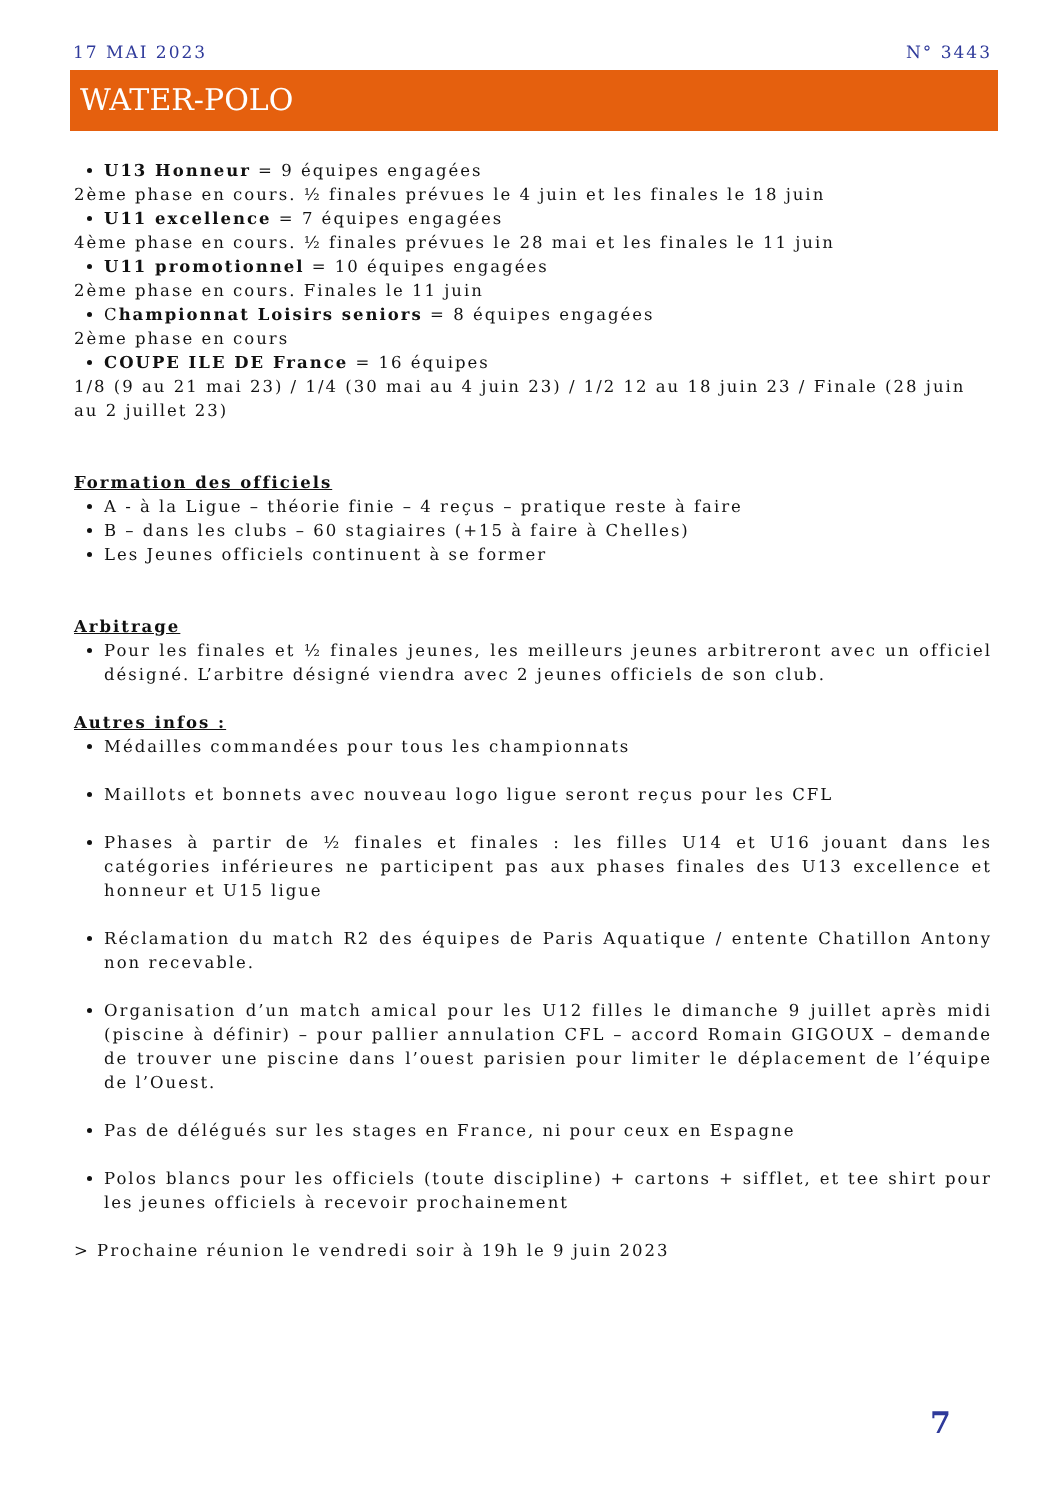17 MAI 2023 N° 3443
WATER-POLO
U13 Honneur = 9 équipes engagées
2ème phase en cours. ½ finales prévues le 4 juin et les finales le 18 juin
U11 excellence = 7 équipes engagées
4ème phase en cours. ½ finales prévues le 28 mai et les finales le 11 juin
U11 promotionnel = 10 équipes engagées
2ème phase en cours. Finales le 11 juin
Championnat Loisirs seniors = 8 équipes engagées
2ème phase en cours
COUPE ILE DE France = 16 équipes
1/8 (9 au 21 mai 23) / 1/4 (30 mai au 4 juin 23) / 1/2 12 au 18 juin 23 / Finale (28 juin au 2 juillet 23)
Formation des officiels
A - à la Ligue – théorie finie – 4 reçus – pratique reste à faire
B – dans les clubs – 60 stagiaires (+15 à faire à Chelles)
Les Jeunes officiels continuent à se former
Arbitrage
Pour les finales et ½ finales jeunes, les meilleurs jeunes arbitreront avec un officiel désigné. L’arbitre désigné viendra avec 2 jeunes officiels de son club.
Autres infos :
Médailles commandées pour tous les championnats
Maillots et bonnets avec nouveau logo ligue seront reçus pour les CFL
Phases à partir de ½ finales et finales : les filles U14 et U16 jouant dans les catégories inférieures ne participent pas aux phases finales des U13 excellence et honneur et U15 ligue
Réclamation du match R2 des équipes de Paris Aquatique / entente Chatillon Antony non recevable.
Organisation d’un match amical pour les U12 filles le dimanche 9 juillet après midi (piscine à définir) – pour pallier annulation CFL – accord Romain GIGOUX – demande de trouver une piscine dans l’ouest parisien pour limiter le déplacement de l’équipe de l’Ouest.
Pas de délégués sur les stages en France, ni pour ceux en Espagne
Polos blancs pour les officiels (toute discipline) + cartons + sifflet, et tee shirt pour les jeunes officiels à recevoir prochainement
> Prochaine réunion le vendredi soir à 19h le 9 juin 2023
7